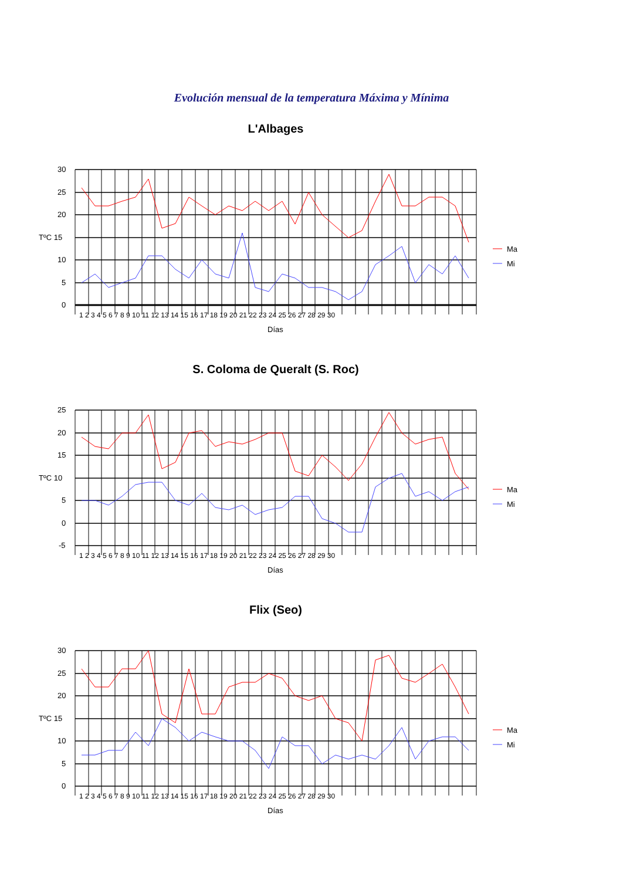Evolución mensual de la temperatura Máxima y Mínima
L'Albages
30
25
20
TºC 15
10
5
0
1 2 3 4 5 6 7 8 9 10 11 12 13 14 15 16 17 18 19 20 21 22 23 24 25 26 27 28 29 30
Días
Ma
Mi
S. Coloma de Queralt (S. Roc)
25
20
15
TºC 10
5
0
-5
1 2 3 4 5 6 7 8 9 10 11 12 13 14 15 16 17 18 19 20 21 22 23 24 25 26 27 28 29 30
Días
Ma
Mi
Flix (Seo)
30
25
20
TºC 15
10
5
0
1 2 3 4 5 6 7 8 9 10 11 12 13 14 15 16 17 18 19 20 21 22 23 24 25 26 27 28 29 30
Días
Ma
Mi